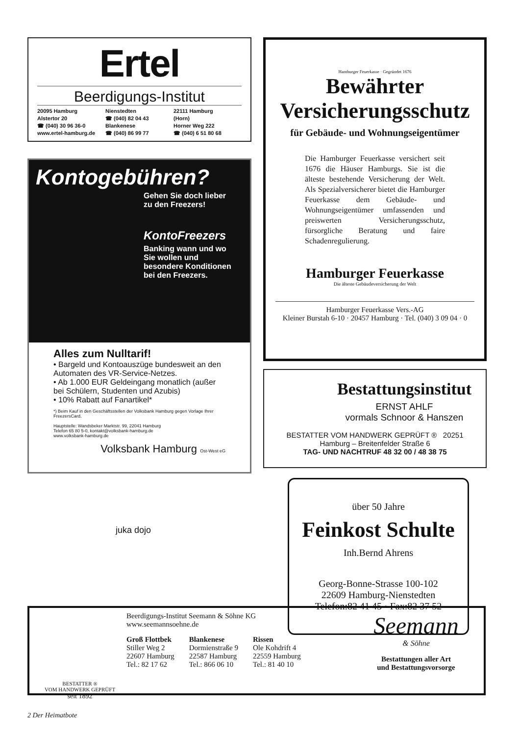Ertel
Beerdigungs-Institut
20095 Hamburg
Alstertor 20
☎ (040) 30 96 36-0
www.ertel-hamburg.de
Nienstedten
☎ (040) 82 04 43
Blankenese
☎ (040) 86 99 77
22111 Hamburg
(Horn)
Horner Weg 222
☎ (040) 6 51 80 68
Kontogebühren?
Gehen Sie doch lieber
zu den Freezers!
KontoFreezers
Banking wann und wo
Sie wollen und
besondere Konditionen
bei den Freezers.
Alles zum Nulltarif!
• Bargeld und Kontoauszüge bundesweit an den Automaten des VR-Service-Netzes.
• Ab 1.000 EUR Geldeingang monatlich (außer bei Schülern, Studenten und Azubis)
• 10% Rabatt auf Fanartikel*
*) Beim Kauf in den Geschäftsstellen der Volksbank Hamburg gegen Vorlage Ihrer FreezersCard.
Hauptstelle: Wandsbeker Marktstr. 99, 22041 Hamburg
Telefon 65 80 5-0, kontakt@volksbank-hamburg.de
www.volksbank-hamburg.de
Volksbank Hamburg Ost-West eG
Hamburger Feuerkasse · Gegründet 1676
Bewährter
Versicherungsschutz
für Gebäude- und Wohnungseigentümer
Die Hamburger Feuerkasse versichert seit 1676 die Häuser Hamburgs. Sie ist die älteste bestehende Versicherung der Welt. Als Spezialversicherer bietet die Hamburger Feuerkasse dem Gebäude- und Wohnungseigentümer umfassenden und preiswerten Versicherungsschutz, fürsorgliche Beratung und faire Schadenregulierung.
Hamburger Feuerkasse
Die älteste Gebäudeversicherung der Welt
Hamburger Feuerkasse Vers.-AG
Kleiner Burstah 6-10 · 20457 Hamburg · Tel. (040) 3 09 04 · 0
Bestattungsinstitut
ERNST AHLF
vormals Schnoor & Hanszen
BESTATTER VOM HANDWERK GEPRÜFT ® 20251 Hamburg – Breitenfelder Straße 6
TAG- UND NACHTRUF 48 32 00 / 48 38 75
über 50 Jahre
Feinkost Schulte
Inh.Bernd Ahrens
Georg-Bonne-Strasse 100-102
22609 Hamburg-Nienstedten
Telefon:82 41 45 · Fax:82 37 52
juka dojo
BESTATTER ®
VOM HANDWERK GEPRÜFT
seit 1892
Beerdigungs-Institut Seemann & Söhne KG
www.seemannsoehne.de
Groß Flottbek
Stiller Weg 2
22607 Hamburg
Tel.: 82 17 62
Blankenese
Dormienstraße 9
22587 Hamburg
Tel.: 866 06 10
Rissen
Ole Kohdrift 4
22559 Hamburg
Tel.: 81 40 10
Seemann
& Söhne
Bestattungen aller Art
und Bestattungsvorsorge
2 Der Heimatbote